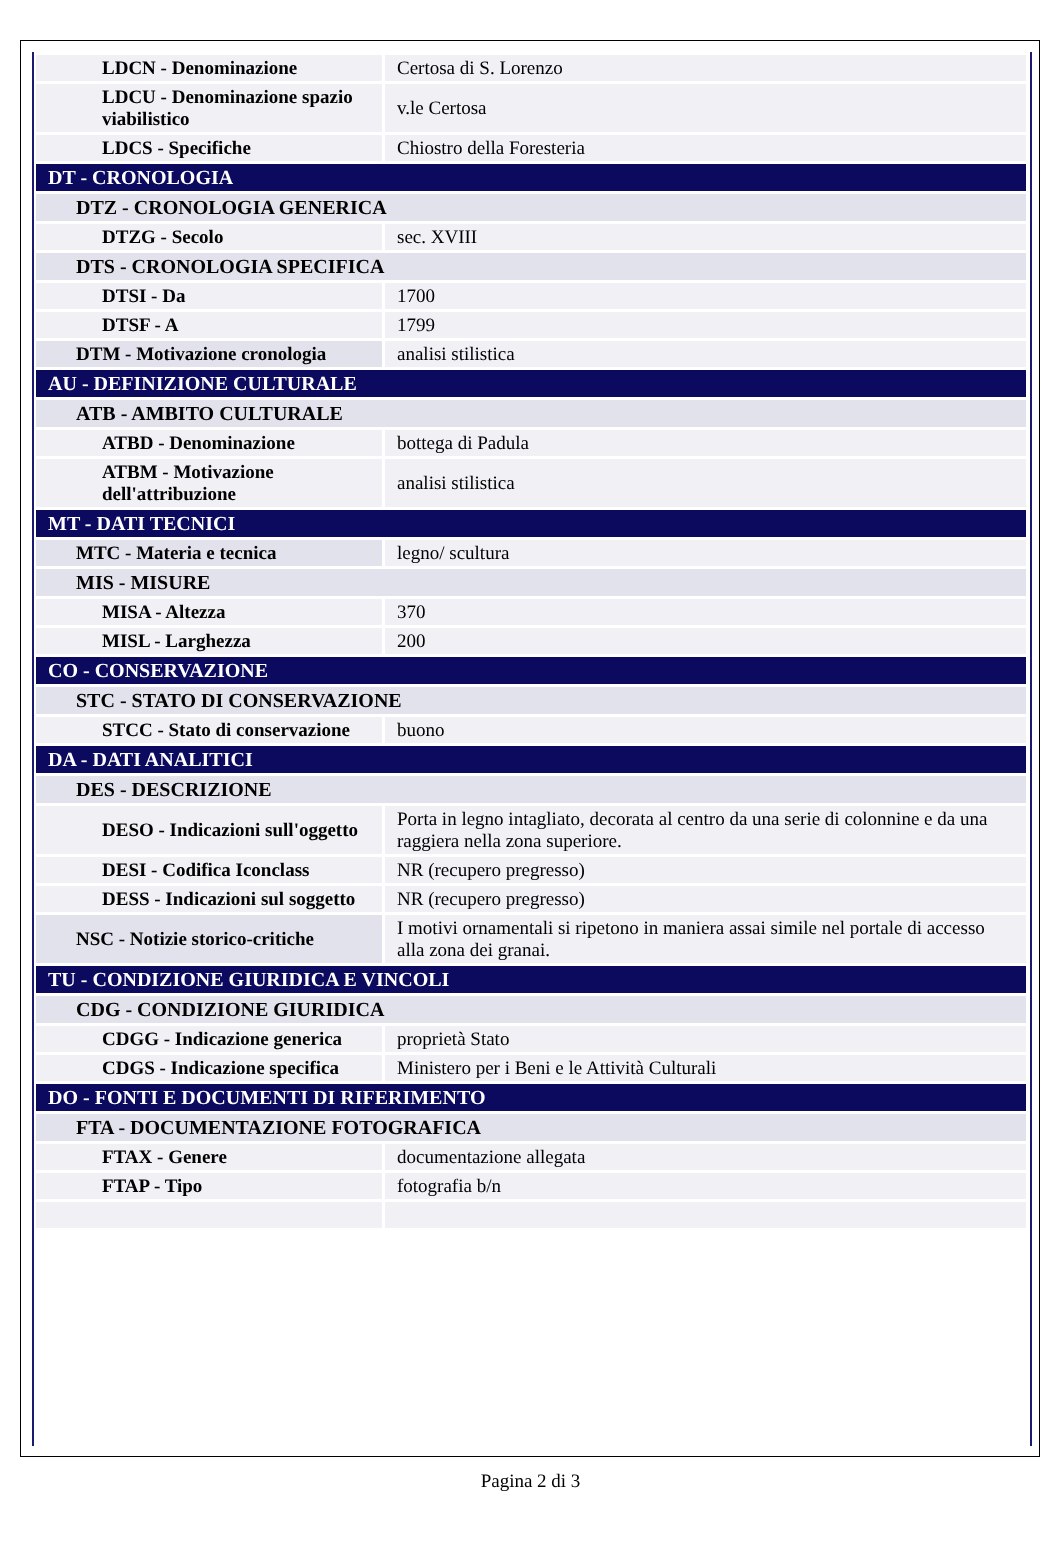| LDCN - Denominazione | Certosa di S. Lorenzo |
| LDCU - Denominazione spazio viabilistico | v.le Certosa |
| LDCS - Specifiche | Chiostro della Foresteria |
| DT - CRONOLOGIA | |
| DTZ - CRONOLOGIA GENERICA | |
| DTZG - Secolo | sec. XVIII |
| DTS - CRONOLOGIA SPECIFICA | |
| DTSI - Da | 1700 |
| DTSF - A | 1799 |
| DTM - Motivazione cronologia | analisi stilistica |
| AU - DEFINIZIONE CULTURALE | |
| ATB - AMBITO CULTURALE | |
| ATBD - Denominazione | bottega di Padula |
| ATBM - Motivazione dell'attribuzione | analisi stilistica |
| MT - DATI TECNICI | |
| MTC - Materia e tecnica | legno/ scultura |
| MIS - MISURE | |
| MISA - Altezza | 370 |
| MISL - Larghezza | 200 |
| CO - CONSERVAZIONE | |
| STC - STATO DI CONSERVAZIONE | |
| STCC - Stato di conservazione | buono |
| DA - DATI ANALITICI | |
| DES - DESCRIZIONE | |
| DESO - Indicazioni sull'oggetto | Porta in legno intagliato, decorata al centro da una serie di colonnine e da una raggiera nella zona superiore. |
| DESI - Codifica Iconclass | NR (recupero pregresso) |
| DESS - Indicazioni sul soggetto | NR (recupero pregresso) |
| NSC - Notizie storico-critiche | I motivi ornamentali si ripetono in maniera assai simile nel portale di accesso alla zona dei granai. |
| TU - CONDIZIONE GIURIDICA E VINCOLI | |
| CDG - CONDIZIONE GIURIDICA | |
| CDGG - Indicazione generica | proprietà Stato |
| CDGS - Indicazione specifica | Ministero per i Beni e le Attività Culturali |
| DO - FONTI E DOCUMENTI DI RIFERIMENTO | |
| FTA - DOCUMENTAZIONE FOTOGRAFICA | |
| FTAX - Genere | documentazione allegata |
| FTAP - Tipo | fotografia b/n |
Pagina 2 di 3